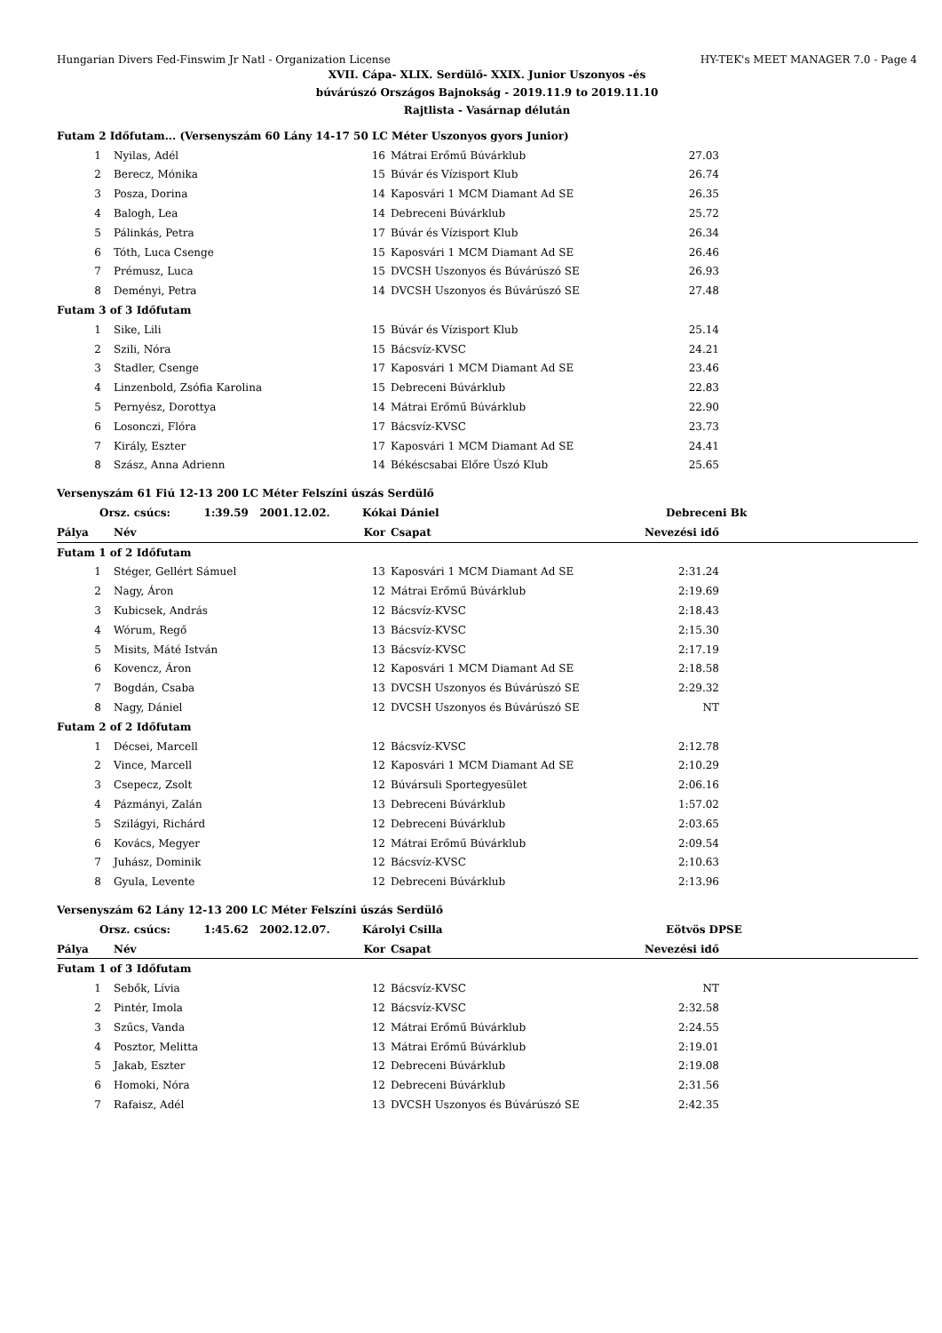Hungarian Divers Fed-Finswim Jr Natl - Organization License HY-TEK's MEET MANAGER 7.0 - Page 4
XVII. Cápa- XLIX. Serdülő- XXIX. Junior Uszonyos -és
búvárúszó Országos Bajnokság - 2019.11.9 to 2019.11.10
Rajtlista - Vasárnap délután
| Futam 2 Időfutam... (Versenyszám 60 Lány 14-17 50 LC Méter Uszonyos gyors Junior) | | | | | |
| 1 | Nyilas, Adél | 16 | Mátrai Erőmű Búvárklub | 27.03 | |
| 2 | Berecz, Mónika | 15 | Búvár és Vízisport Klub | 26.74 | |
| 3 | Posza, Dorina | 14 | Kaposvári 1 MCM Diamant Ad SE | 26.35 | |
| 4 | Balogh, Lea | 14 | Debreceni Búvárklub | 25.72 | |
| 5 | Pálinkás, Petra | 17 | Búvár és Vízisport Klub | 26.34 | |
| 6 | Tóth, Luca Csenge | 15 | Kaposvári 1 MCM Diamant Ad SE | 26.46 | |
| 7 | Prémusz, Luca | 15 | DVCSH Uszonyos és Búvárúszó SE | 26.93 | |
| 8 | Deményi, Petra | 14 | DVCSH Uszonyos és Búvárúszó SE | 27.48 | |
| Futam 3 of 3 Időfutam | | | | | |
| 1 | Sike, Lili | 15 | Búvár és Vízisport Klub | 25.14 | |
| 2 | Szili, Nóra | 15 | Bácsvíz-KVSC | 24.21 | |
| 3 | Stadler, Csenge | 17 | Kaposvári 1 MCM Diamant Ad SE | 23.46 | |
| 4 | Linzenbold, Zsófia Karolina | 15 | Debreceni Búvárklub | 22.83 | |
| 5 | Pernyész, Dorottya | 14 | Mátrai Erőmű Búvárklub | 22.90 | |
| 6 | Losonczi, Flóra | 17 | Bácsvíz-KVSC | 23.73 | |
| 7 | Király, Eszter | 17 | Kaposvári 1 MCM Diamant Ad SE | 24.41 | |
| 8 | Szász, Anna Adrienn | 14 | Békéscsabai Előre Úszó Klub | 25.65 | |
| Versenyszám 61 Fiú 12-13 200 LC Méter Felszíni úszás Serdülő | | | | | |
| Orsz. csúcs: 1:39.59 2001.12.02. | | Kókai Dániel | | Debreceni Bk | |
| Pálya | Név | Kor | Csapat | Nevezési idő | |
| Futam 1 of 2 Időfutam | | | | | |
| 1 | Stéger, Gellért Sámuel | 13 | Kaposvári 1 MCM Diamant Ad SE | 2:31.24 | |
| 2 | Nagy, Áron | 12 | Mátrai Erőmű Búvárklub | 2:19.69 | |
| 3 | Kubicsek, András | 12 | Bácsvíz-KVSC | 2:18.43 | |
| 4 | Wórum, Regő | 13 | Bácsvíz-KVSC | 2:15.30 | |
| 5 | Misits, Máté István | 13 | Bácsvíz-KVSC | 2:17.19 | |
| 6 | Kovencz, Áron | 12 | Kaposvári 1 MCM Diamant Ad SE | 2:18.58 | |
| 7 | Bogdán, Csaba | 13 | DVCSH Uszonyos és Búvárúszó SE | 2:29.32 | |
| 8 | Nagy, Dániel | 12 | DVCSH Uszonyos és Búvárúszó SE | NT | |
| Futam 2 of 2 Időfutam | | | | | |
| 1 | Décsei, Marcell | 12 | Bácsvíz-KVSC | 2:12.78 | |
| 2 | Vince, Marcell | 12 | Kaposvári 1 MCM Diamant Ad SE | 2:10.29 | |
| 3 | Csepecz, Zsolt | 12 | Búvársuli Sportegyesület | 2:06.16 | |
| 4 | Pázmányi, Zalán | 13 | Debreceni Búvárklub | 1:57.02 | |
| 5 | Szilágyi, Richárd | 12 | Debreceni Búvárklub | 2:03.65 | |
| 6 | Kovács, Megyer | 12 | Mátrai Erőmű Búvárklub | 2:09.54 | |
| 7 | Juhász, Dominik | 12 | Bácsvíz-KVSC | 2:10.63 | |
| 8 | Gyula, Levente | 12 | Debreceni Búvárklub | 2:13.96 | |
| Versenyszám 62 Lány 12-13 200 LC Méter Felszíni úszás Serdülő | | | | | |
| Orsz. csúcs: 1:45.62 2002.12.07. | | Károlyi Csilla | | Eötvös DPSE | |
| Pálya | Név | Kor | Csapat | Nevezési idő | |
| Futam 1 of 3 Időfutam | | | | | |
| 1 | Sebők, Lívia | 12 | Bácsvíz-KVSC | NT | |
| 2 | Pintér, Imola | 12 | Bácsvíz-KVSC | 2:32.58 | |
| 3 | Szűcs, Vanda | 12 | Mátrai Erőmű Búvárklub | 2:24.55 | |
| 4 | Posztor, Melitta | 13 | Mátrai Erőmű Búvárklub | 2:19.01 | |
| 5 | Jakab, Eszter | 12 | Debreceni Búvárklub | 2:19.08 | |
| 6 | Homoki, Nóra | 12 | Debreceni Búvárklub | 2:31.56 | |
| 7 | Rafaisz, Adél | 13 | DVCSH Uszonyos és Búvárúszó SE | 2:42.35 | |